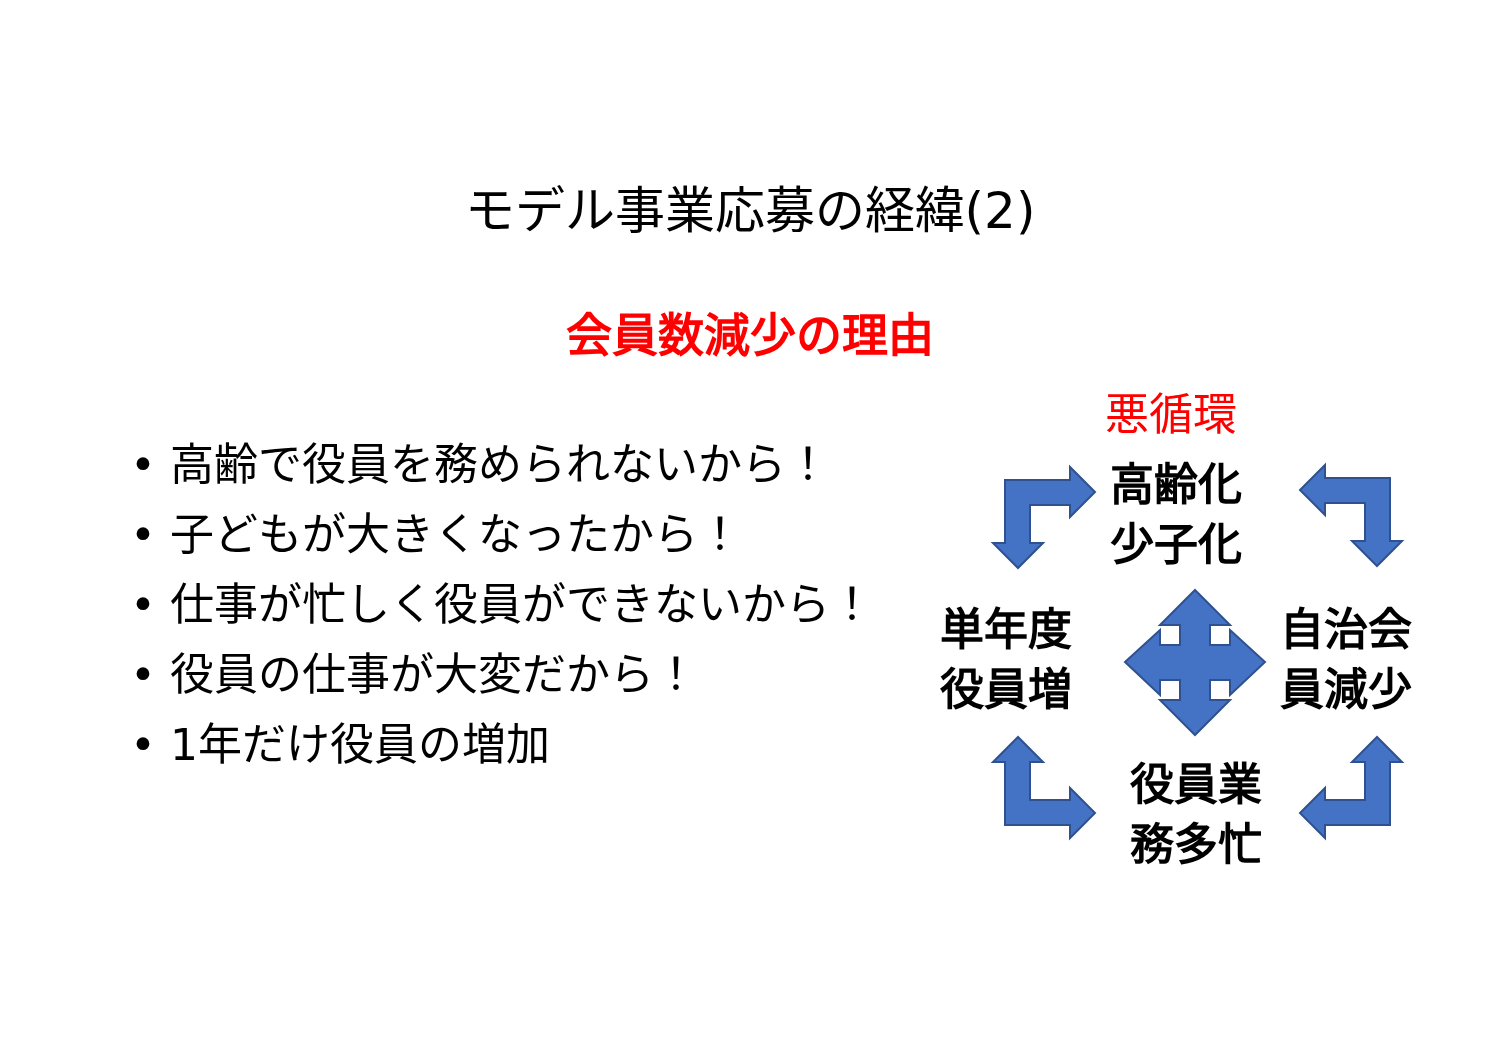モデル事業応募の経緯(2)
会員数減少の理由
• 高齢で役員を務められないから！
• 子どもが大きくなったから！
• 仕事が忙しく役員ができないから！
• 役員の仕事が大変だから！
• 1年だけ役員の増加
悪循環
高齢化
少子化
単年度
役員増
自治会
員減少
役員業
務多忙